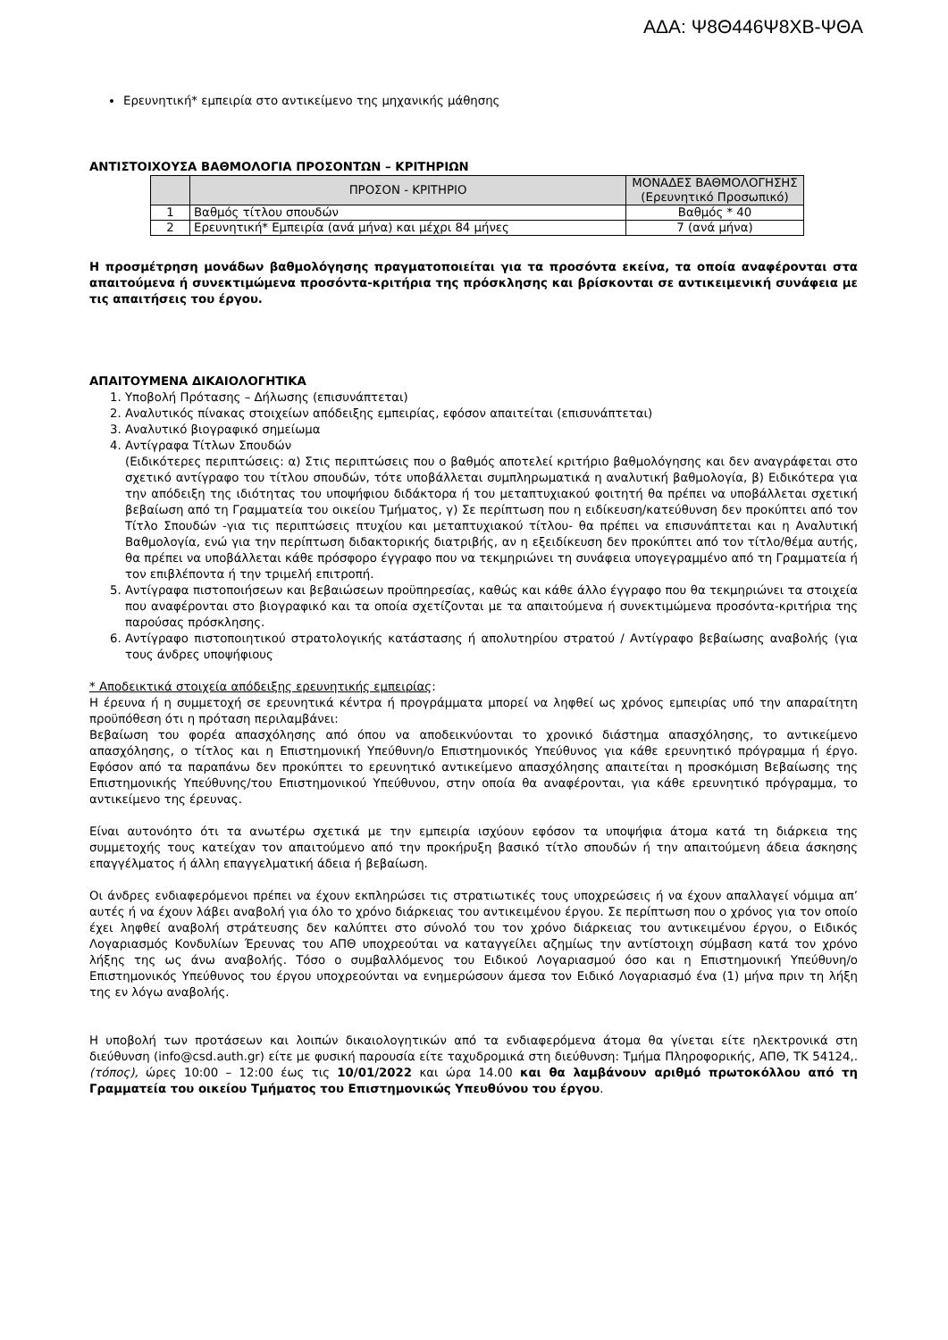ΑΔΑ: Ψ8Θ446Ψ8ΧΒ-ΨΘΑ
Ερευνητική* εμπειρία στο αντικείμενο της μηχανικής μάθησης
ΑΝΤΙΣΤΟΙΧΟΥΣΑ ΒΑΘΜΟΛΟΓΙΑ ΠΡΟΣΟΝΤΩΝ – ΚΡΙΤΗΡΙΩΝ
| | ΠΡΟΣΟΝ - ΚΡΙΤΗΡΙΟ | ΜΟΝΑΔΕΣ ΒΑΘΜΟΛΟΓΗΣΗΣ (Ερευνητικό Προσωπικό) |
| --- | --- | --- |
| 1 | Βαθμός τίτλου σπουδών | Βαθμός * 40 |
| 2 | Ερευνητική* Εμπειρία (ανά μήνα) και μέχρι 84 μήνες | 7 (ανά μήνα) |
Η προσμέτρηση μονάδων βαθμολόγησης πραγματοποιείται για τα προσόντα εκείνα, τα οποία αναφέρονται στα απαιτούμενα ή συνεκτιμώμενα προσόντα-κριτήρια της πρόσκλησης και βρίσκονται σε αντικειμενική συνάφεια με τις απαιτήσεις του έργου.
ΑΠΑΙΤΟΥΜΕΝΑ ΔΙΚΑΙΟΛΟΓΗΤΙΚΑ
1. Υποβολή Πρότασης – Δήλωσης (επισυνάπτεται)
2. Αναλυτικός πίνακας στοιχείων απόδειξης εμπειρίας, εφόσον απαιτείται (επισυνάπτεται)
3. Αναλυτικό βιογραφικό σημείωμα
4. Αντίγραφα Τίτλων Σπουδών
(Ειδικότερες περιπτώσεις: α) Στις περιπτώσεις που ο βαθμός αποτελεί κριτήριο βαθμολόγησης και δεν αναγράφεται στο σχετικό αντίγραφο του τίτλου σπουδών, τότε υποβάλλεται συμπληρωματικά η αναλυτική βαθμολογία, β) Ειδικότερα για την απόδειξη της ιδιότητας του υποψήφιου διδάκτορα ή του μεταπτυχιακού φοιτητή θα πρέπει να υποβάλλεται σχετική βεβαίωση από τη Γραμματεία του οικείου Τμήματος, γ) Σε περίπτωση που η ειδίκευση/κατεύθυνση δεν προκύπτει από τον Τίτλο Σπουδών -για τις περιπτώσεις πτυχίου και μεταπτυχιακού τίτλου- θα πρέπει να επισυνάπτεται και η Αναλυτική Βαθμολογία, ενώ για την περίπτωση διδακτορικής διατριβής, αν η εξειδίκευση δεν προκύπτει από τον τίτλο/θέμα αυτής, θα πρέπει να υποβάλλεται κάθε πρόσφορο έγγραφο που να τεκμηριώνει τη συνάφεια υπογεγραμμένο από τη Γραμματεία ή τον επιβλέποντα ή την τριμελή επιτροπή.
5. Αντίγραφα πιστοποιήσεων και βεβαιώσεων προϋπηρεσίας, καθώς και κάθε άλλο έγγραφο που θα τεκμηριώνει τα στοιχεία που αναφέρονται στο βιογραφικό και τα οποία σχετίζονται με τα απαιτούμενα ή συνεκτιμώμενα προσόντα-κριτήρια της παρούσας πρόσκλησης.
6. Αντίγραφο πιστοποιητικού στρατολογικής κατάστασης ή απολυτηρίου στρατού / Αντίγραφο βεβαίωσης αναβολής (για τους άνδρες υποψήφιους
* Αποδεικτικά στοιχεία απόδειξης ερευνητικής εμπειρίας:
Η έρευνα ή η συμμετοχή σε ερευνητικά κέντρα ή προγράμματα μπορεί να ληφθεί ως χρόνος εμπειρίας υπό την απαραίτητη προϋπόθεση ότι η πρόταση περιλαμβάνει:
Βεβαίωση του φορέα απασχόλησης από όπου να αποδεικνύονται το χρονικό διάστημα απασχόλησης, το αντικείμενο απασχόλησης, ο τίτλος και η Επιστημονική Υπεύθυνη/ο Επιστημονικός Υπεύθυνος για κάθε ερευνητικό πρόγραμμα ή έργο. Εφόσον από τα παραπάνω δεν προκύπτει το ερευνητικό αντικείμενο απασχόλησης απαιτείται η προσκόμιση Βεβαίωσης της Επιστημονικής Υπεύθυνης/του Επιστημονικού Υπεύθυνου, στην οποία θα αναφέρονται, για κάθε ερευνητικό πρόγραμμα, το αντικείμενο της έρευνας.
Είναι αυτονόητο ότι τα ανωτέρω σχετικά με την εμπειρία ισχύουν εφόσον τα υποψήφια άτομα κατά τη διάρκεια της συμμετοχής τους κατείχαν τον απαιτούμενο από την προκήρυξη βασικό τίτλο σπουδών ή την απαιτούμενη άδεια άσκησης επαγγέλματος ή άλλη επαγγελματική άδεια ή βεβαίωση.
Οι άνδρες ενδιαφερόμενοι πρέπει να έχουν εκπληρώσει τις στρατιωτικές τους υποχρεώσεις ή να έχουν απαλλαγεί νόμιμα απ’ αυτές ή να έχουν λάβει αναβολή για όλο το χρόνο διάρκειας του αντικειμένου έργου. Σε περίπτωση που ο χρόνος για τον οποίο έχει ληφθεί αναβολή στράτευσης δεν καλύπτει στο σύνολό του τον χρόνο διάρκειας του αντικειμένου έργου, ο Ειδικός Λογαριασμός Κονδυλίων Έρευνας του ΑΠΘ υποχρεούται να καταγγείλει αζημίως την αντίστοιχη σύμβαση κατά τον χρόνο λήξης της ως άνω αναβολής. Τόσο ο συμβαλλόμενος του Ειδικού Λογαριασμού όσο και η Επιστημονική Υπεύθυνη/ο Επιστημονικός Υπεύθυνος του έργου υποχρεούνται να ενημερώσουν άμεσα τον Ειδικό Λογαριασμό ένα (1) μήνα πριν τη λήξη της εν λόγω αναβολής.
Η υποβολή των προτάσεων και λοιπών δικαιολογητικών από τα ενδιαφερόμενα άτομα θα γίνεται είτε ηλεκτρονικά στη διεύθυνση (info@csd.auth.gr) είτε με φυσική παρουσία είτε ταχυδρομικά στη διεύθυνση: Τμήμα Πληροφορικής, ΑΠΘ, ΤΚ 54124,.(τόπος), ώρες 10:00 – 12:00 έως τις 10/01/2022 και ώρα 14.00 και θα λαμβάνουν αριθμό πρωτοκόλλου από τη Γραμματεία του οικείου Τμήματος του Επιστημονικώς Υπευθύνου του έργου.